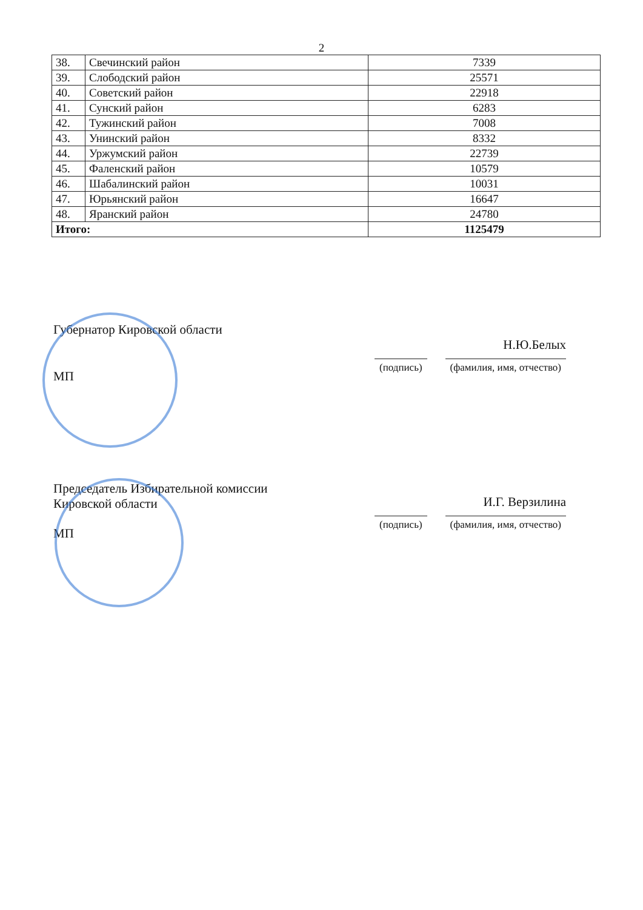2
| 38. | Свечинский район | 7339 |
| 39. | Слободский район | 25571 |
| 40. | Советский район | 22918 |
| 41. | Сунский район | 6283 |
| 42. | Тужинский район | 7008 |
| 43. | Унинский район | 8332 |
| 44. | Уржумский район | 22739 |
| 45. | Фаленский район | 10579 |
| 46. | Шабалинский район | 10031 |
| 47. | Юрьянский район | 16647 |
| 48. | Яранский район | 24780 |
| Итого: | | 1125479 |
Губернатор Кировской области
Н.Ю.Белых
(подпись) (фамилия, имя, отчество)
МП
Председатель Избирательной комиссии
Кировской области
И.Г. Верзилина
(подпись) (фамилия, имя, отчество)
МП